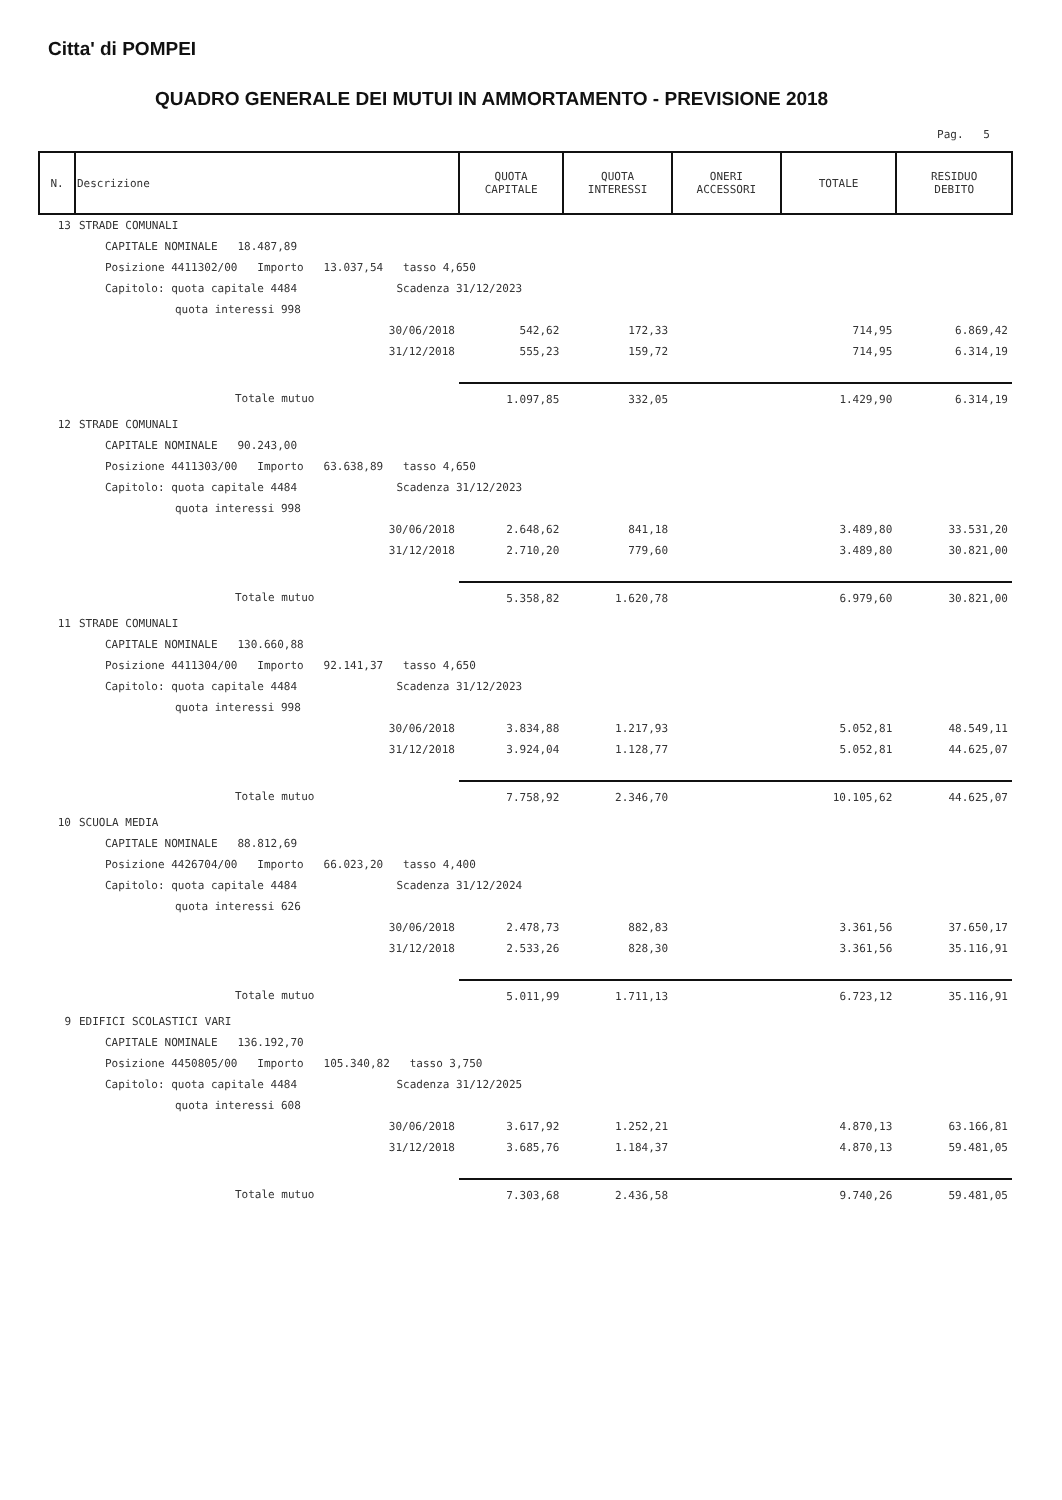Citta' di POMPEI
QUADRO GENERALE DEI MUTUI IN AMMORTAMENTO - PREVISIONE 2018
Pag. 5
| N. | Descrizione | QUOTA CAPITALE | QUOTA INTERESSI | ONERI ACCESSORI | TOTALE | RESIDUO DEBITO |
| --- | --- | --- | --- | --- | --- | --- |
| 13 | STRADE COMUNALI | | | | | |
| | CAPITALE NOMINALE 18.487,89 | | | | | |
| | Posizione 4411302/00 Importo 13.037,54 tasso 4,650 | | | | | |
| | Capitolo: quota capitale 4484 Scadenza 31/12/2023 | | | | | |
| | quota interessi 998 | | | | | |
| | 30/06/2018 | 542,62 | 172,33 | | 714,95 | 6.869,42 |
| | 31/12/2018 | 555,23 | 159,72 | | 714,95 | 6.314,19 |
| | Totale mutuo | 1.097,85 | 332,05 | | 1.429,90 | 6.314,19 |
| 12 | STRADE COMUNALI | | | | | |
| | CAPITALE NOMINALE 90.243,00 | | | | | |
| | Posizione 4411303/00 Importo 63.638,89 tasso 4,650 | | | | | |
| | Capitolo: quota capitale 4484 Scadenza 31/12/2023 | | | | | |
| | quota interessi 998 | | | | | |
| | 30/06/2018 | 2.648,62 | 841,18 | | 3.489,80 | 33.531,20 |
| | 31/12/2018 | 2.710,20 | 779,60 | | 3.489,80 | 30.821,00 |
| | Totale mutuo | 5.358,82 | 1.620,78 | | 6.979,60 | 30.821,00 |
| 11 | STRADE COMUNALI | | | | | |
| | CAPITALE NOMINALE 130.660,88 | | | | | |
| | Posizione 4411304/00 Importo 92.141,37 tasso 4,650 | | | | | |
| | Capitolo: quota capitale 4484 Scadenza 31/12/2023 | | | | | |
| | quota interessi 998 | | | | | |
| | 30/06/2018 | 3.834,88 | 1.217,93 | | 5.052,81 | 48.549,11 |
| | 31/12/2018 | 3.924,04 | 1.128,77 | | 5.052,81 | 44.625,07 |
| | Totale mutuo | 7.758,92 | 2.346,70 | | 10.105,62 | 44.625,07 |
| 10 | SCUOLA MEDIA | | | | | |
| | CAPITALE NOMINALE 88.812,69 | | | | | |
| | Posizione 4426704/00 Importo 66.023,20 tasso 4,400 | | | | | |
| | Capitolo: quota capitale 4484 Scadenza 31/12/2024 | | | | | |
| | quota interessi 626 | | | | | |
| | 30/06/2018 | 2.478,73 | 882,83 | | 3.361,56 | 37.650,17 |
| | 31/12/2018 | 2.533,26 | 828,30 | | 3.361,56 | 35.116,91 |
| | Totale mutuo | 5.011,99 | 1.711,13 | | 6.723,12 | 35.116,91 |
| 9 | EDIFICI SCOLASTICI VARI | | | | | |
| | CAPITALE NOMINALE 136.192,70 | | | | | |
| | Posizione 4450805/00 Importo 105.340,82 tasso 3,750 | | | | | |
| | Capitolo: quota capitale 4484 Scadenza 31/12/2025 | | | | | |
| | quota interessi 608 | | | | | |
| | 30/06/2018 | 3.617,92 | 1.252,21 | | 4.870,13 | 63.166,81 |
| | 31/12/2018 | 3.685,76 | 1.184,37 | | 4.870,13 | 59.481,05 |
| | Totale mutuo | 7.303,68 | 2.436,58 | | 9.740,26 | 59.481,05 |